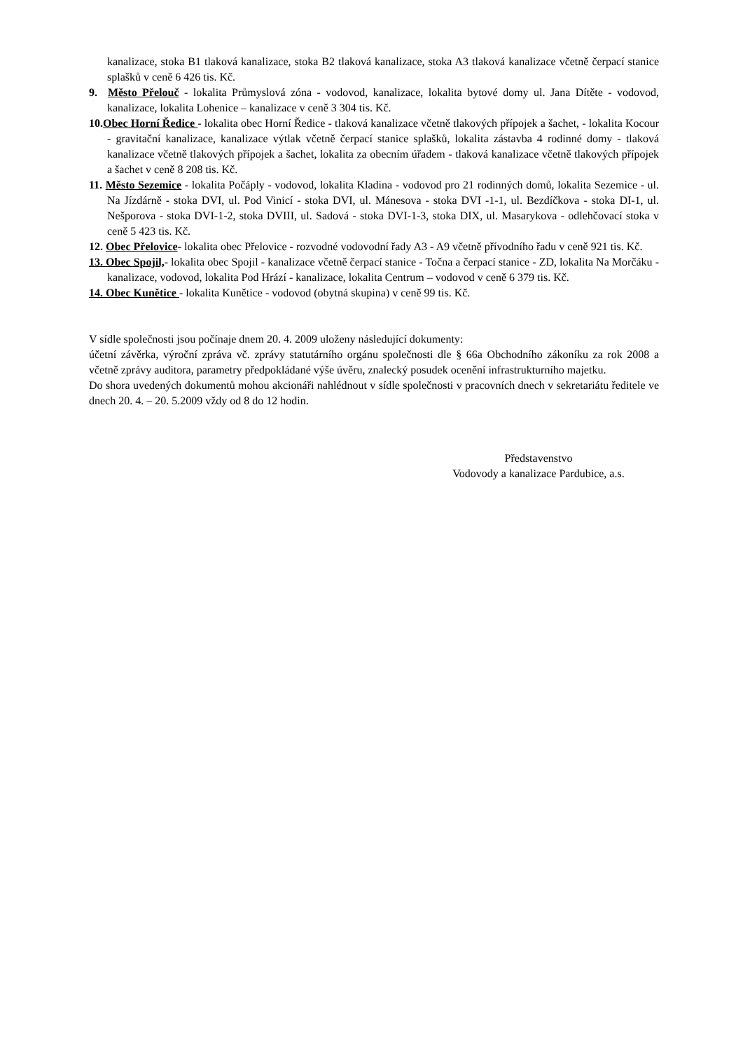kanalizace, stoka B1 tlaková kanalizace, stoka B2 tlaková kanalizace, stoka A3 tlaková kanalizace včetně čerpací stanice splašků v ceně 6 426 tis. Kč.
9. Město Přelouč - lokalita Průmyslová zóna - vodovod, kanalizace, lokalita bytové domy ul. Jana Dítěte - vodovod, kanalizace, lokalita Lohenice – kanalizace v ceně 3 304 tis. Kč.
10.Obec Horní Ředice - lokalita obec Horní Ředice - tlaková kanalizace včetně tlakových přípojek a šachet, - lokalita Kocour - gravitační kanalizace, kanalizace výtlak včetně čerpací stanice splašků, lokalita zástavba 4 rodinné domy - tlaková kanalizace včetně tlakových přípojek a šachet, lokalita za obecním úřadem - tlaková kanalizace včetně tlakových přípojek a šachet v ceně 8 208 tis. Kč.
11. Město Sezemice - lokalita Počáply - vodovod, lokalita Kladina - vodovod pro 21 rodinných domů, lokalita Sezemice - ul. Na Jízdárně - stoka DVI, ul. Pod Vinicí - stoka DVI, ul. Mánesova - stoka DVI -1-1, ul. Bezdíčkova - stoka DI-1, ul. Nešporova - stoka DVI-1-2, stoka DVIII, ul. Sadová - stoka DVI-1-3, stoka DIX, ul. Masarykova - odlehčovací stoka v ceně 5 423 tis. Kč.
12. Obec Přelovice- lokalita obec Přelovice - rozvodné vodovodní řady A3 - A9 včetně přívodního řadu v ceně 921 tis. Kč.
13. Obec Spojil,- lokalita obec Spojil - kanalizace včetně čerpací stanice - Točna a čerpací stanice - ZD, lokalita Na Morčáku - kanalizace, vodovod, lokalita Pod Hrází - kanalizace, lokalita Centrum – vodovod v ceně 6 379 tis. Kč.
14. Obec Kunětice - lokalita Kunětice - vodovod (obytná skupina) v ceně 99 tis. Kč.
V sídle společnosti jsou počínaje dnem 20. 4. 2009 uloženy následující dokumenty:
účetní závěrka, výroční zpráva vč. zprávy statutárního orgánu společnosti dle § 66a Obchodního zákoníku za rok 2008 a včetně zprávy auditora, parametry předpokládané výše úvěru, znalecký posudek ocenění infrastrukturního majetku.
Do shora uvedených dokumentů mohou akcionáři nahlédnout v sídle společnosti v pracovních dnech v sekretariátu ředitele ve dnech 20. 4. – 20. 5.2009 vždy od 8 do 12 hodin.
Představenstvo
Vodovody a kanalizace Pardubice, a.s.